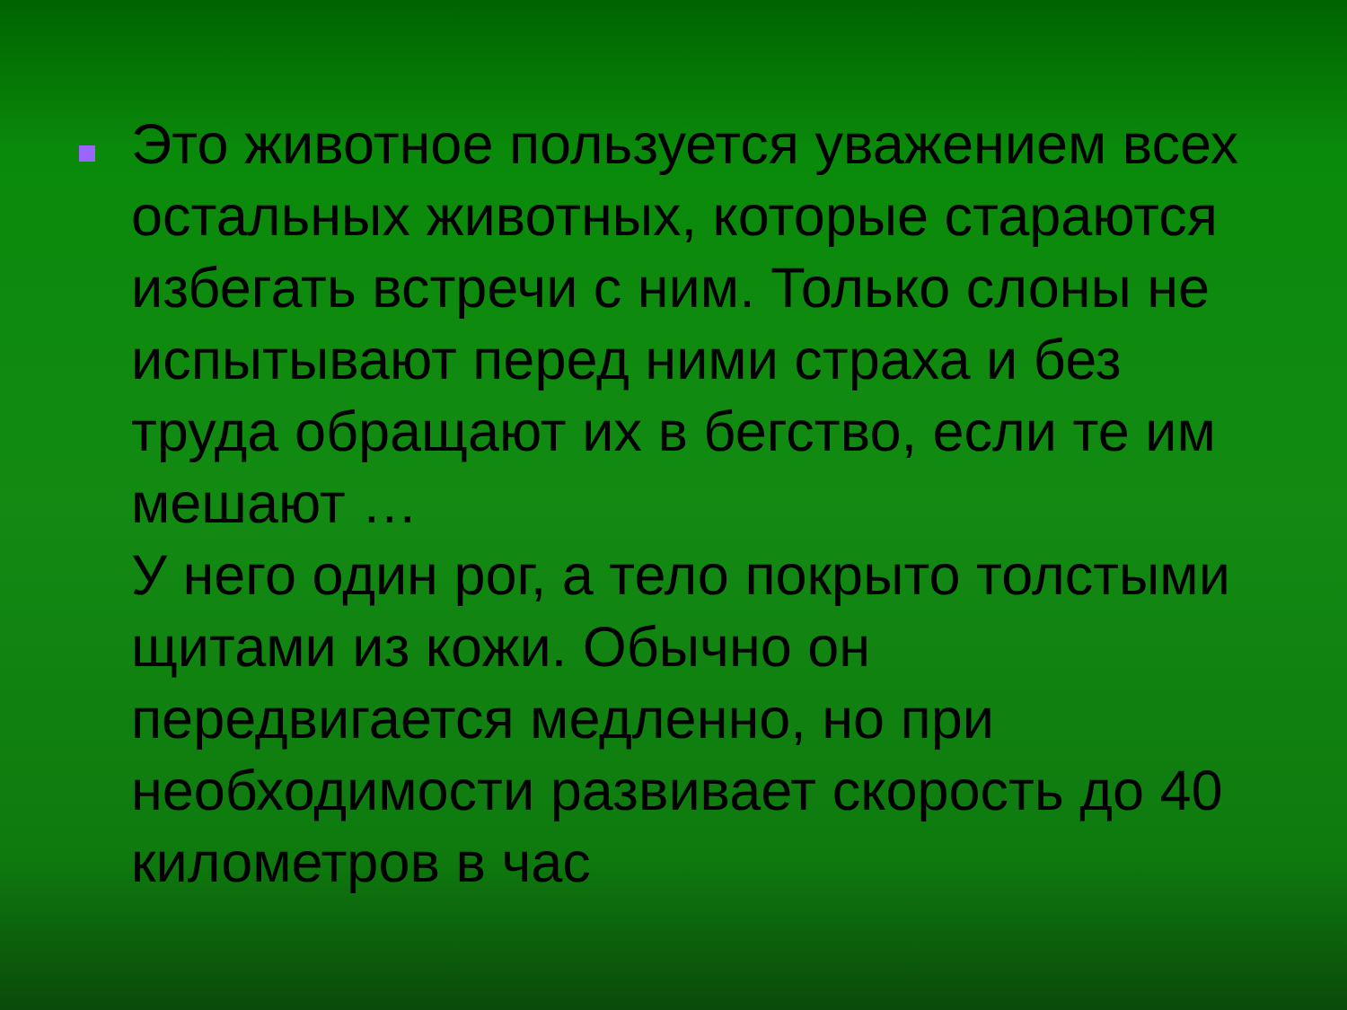Это животное пользуется уважением всех остальных животных, которые стараются избегать встречи с ним. Только слоны не испытывают перед ними страха и без труда обращают их в бегство, если те им мешают …
У него один рог, а тело покрыто толстыми щитами из кожи. Обычно он передвигается медленно, но при необходимости развивает скорость до 40 километров в час